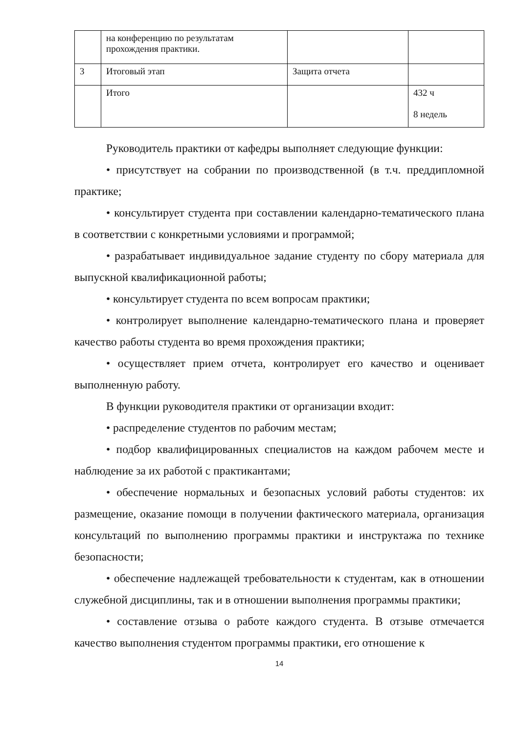| | на конференцию по результатам прохождения практики. | | |
| 3 | Итоговый этап | Защита отчета | |
| | Итого | | 432 ч 8 недель |
Руководитель практики от кафедры выполняет следующие функции:
• присутствует на собрании по производственной (в т.ч. преддипломной практике;
• консультирует студента при составлении календарно-тематического плана в соответствии с конкретными условиями и программой;
• разрабатывает индивидуальное задание студенту по сбору материала для выпускной квалификационной работы;
• консультирует студента по всем вопросам практики;
• контролирует выполнение календарно-тематического плана и проверяет качество работы студента во время прохождения практики;
• осуществляет прием отчета, контролирует его качество и оценивает выполненную работу.
В функции руководителя практики от организации входит:
• распределение студентов по рабочим местам;
• подбор квалифицированных специалистов на каждом рабочем месте и наблюдение за их работой с практикантами;
• обеспечение нормальных и безопасных условий работы студентов: их размещение, оказание помощи в получении фактического материала, организация консультаций по выполнению программы практики и инструктажа по технике безопасности;
• обеспечение надлежащей требовательности к студентам, как в отношении служебной дисциплины, так и в отношении выполнения программы практики;
• составление отзыва о работе каждого студента. В отзыве отмечается качество выполнения студентом программы практики, его отношение к
14